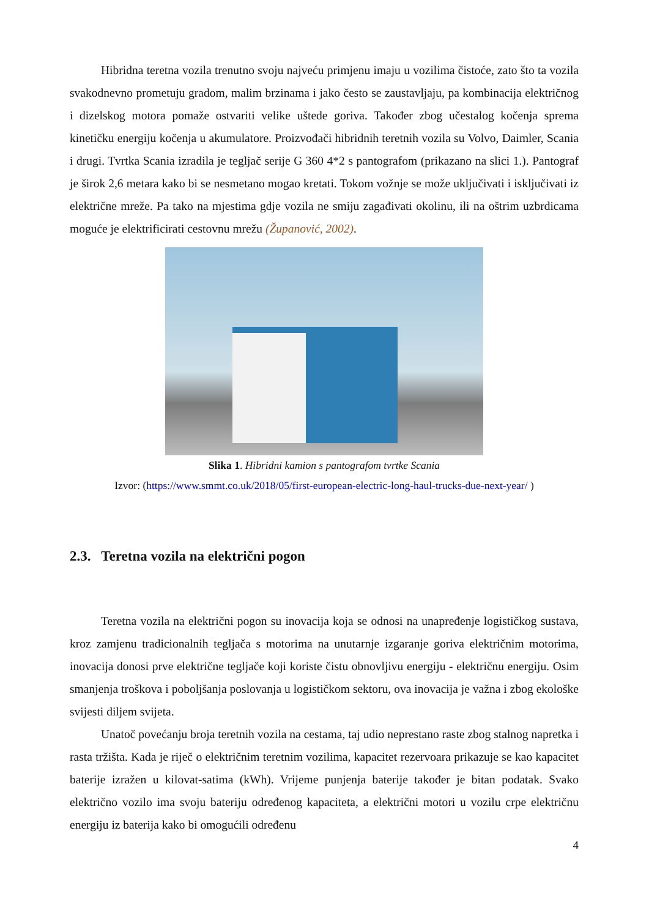Hibridna teretna vozila trenutno svoju najveću primjenu imaju u vozilima čistoće, zato što ta vozila svakodnevno prometuju gradom, malim brzinama i jako često se zaustavljaju, pa kombinacija električnog i dizelskog motora pomaže ostvariti velike uštede goriva. Također zbog učestalog kočenja sprema kinetičku energiju kočenja u akumulatore. Proizvođači hibridnih teretnih vozila su Volvo, Daimler, Scania i drugi. Tvrtka Scania izradila je tegljač serije G 360 4*2 s pantografom (prikazano na slici 1.). Pantograf je širok 2,6 metara kako bi se nesmetano mogao kretati. Tokom vožnje se može uključivati i isključivati iz električne mreže. Pa tako na mjestima gdje vozila ne smiju zagađivati okolinu, ili na oštrim uzbrdicama moguće je elektrificirati cestovnu mrežu (Županović, 2002).
Slika 1. Hibridni kamion s pantografom tvrtke Scania
Izvor: (https://www.smmt.co.uk/2018/05/first-european-electric-long-haul-trucks-due-next-year/ )
2.3. Teretna vozila na električni pogon
Teretna vozila na električni pogon su inovacija koja se odnosi na unapređenje logističkog sustava, kroz zamjenu tradicionalnih tegljača s motorima na unutarnje izgaranje goriva električnim motorima, inovacija donosi prve električne tegljače koji koriste čistu obnovljivu energiju - električnu energiju. Osim smanjenja troškova i poboljšanja poslovanja u logističkom sektoru, ova inovacija je važna i zbog ekološke svijesti diljem svijeta.
Unatoč povećanju broja teretnih vozila na cestama, taj udio neprestano raste zbog stalnog napretka i rasta tržišta. Kada je riječ o električnim teretnim vozilima, kapacitet rezervoara prikazuje se kao kapacitet baterije izražen u kilovat-satima (kWh). Vrijeme punjenja baterije također je bitan podatak. Svako električno vozilo ima svoju bateriju određenog kapaciteta, a električni motori u vozilu crpe električnu energiju iz baterija kako bi omogućili određenu
4